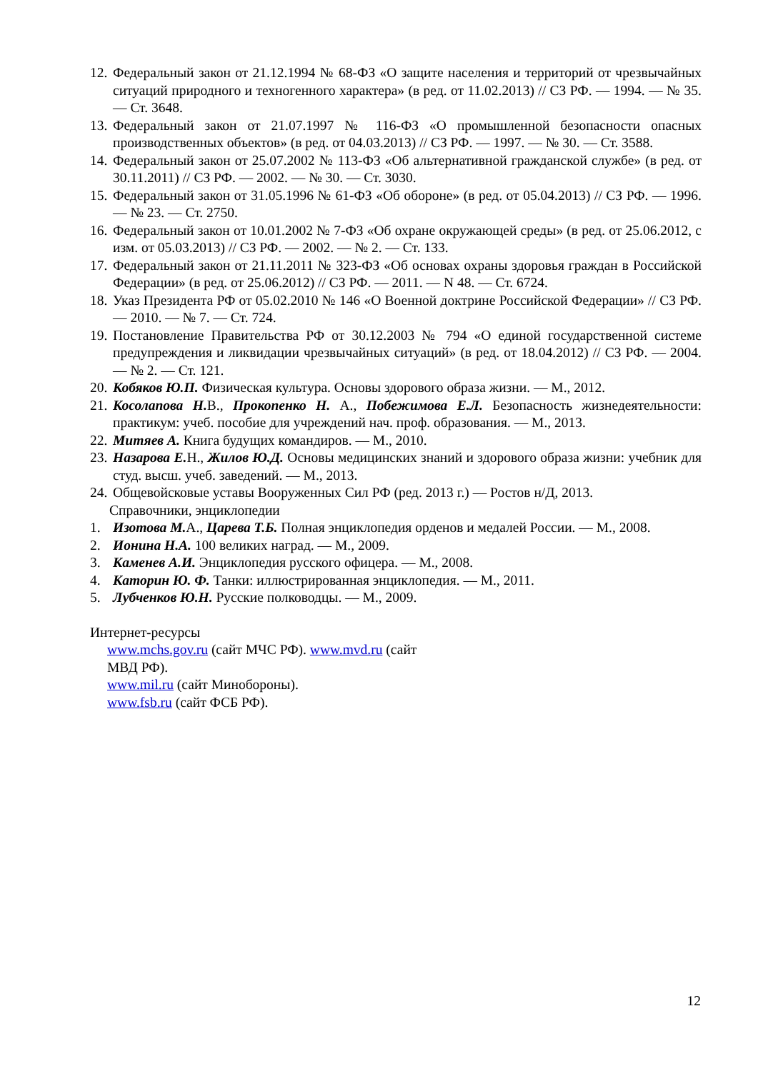12. Федеральный закон от 21.12.1994 № 68-ФЗ «О защите населения и территорий от чрезвычайных ситуаций природного и техногенного характера» (в ред. от 11.02.2013) // СЗ РФ. — 1994. — № 35. — Ст. 3648.
13. Федеральный закон от 21.07.1997 № 116-ФЗ «О промышленной безопасности опасных производственных объектов» (в ред. от 04.03.2013) // СЗ РФ. — 1997. — № 30. — Ст. 3588.
14. Федеральный закон от 25.07.2002 № 113-ФЗ «Об альтернативной гражданской службе» (в ред. от 30.11.2011) // СЗ РФ. — 2002. — № 30. — Ст. 3030.
15. Федеральный закон от 31.05.1996 № 61-ФЗ «Об обороне» (в ред. от 05.04.2013) // СЗ РФ. — 1996. — № 23. — Ст. 2750.
16. Федеральный закон от 10.01.2002 № 7-ФЗ «Об охране окружающей среды» (в ред. от 25.06.2012, с изм. от 05.03.2013) // СЗ РФ. — 2002. — № 2. — Ст. 133.
17. Федеральный закон от 21.11.2011 № 323-ФЗ «Об основах охраны здоровья граждан в Российской Федерации» (в ред. от 25.06.2012) // СЗ РФ. — 2011. — N 48. — Ст. 6724.
18. Указ Президента РФ от 05.02.2010 № 146 «О Военной доктрине Российской Федерации» // СЗ РФ. — 2010. — № 7. — Ст. 724.
19. Постановление Правительства РФ от 30.12.2003 № 794 «О единой государственной системе предупреждения и ликвидации чрезвычайных ситуаций» (в ред. от 18.04.2012) // СЗ РФ. — 2004. — № 2. — Ст. 121.
20. Кобяков Ю.П. Физическая культура. Основы здорового образа жизни. — М., 2012.
21. Косолапова Н. В., Прокопенко Н. А., Побежимова Е.Л. Безопасность жизнедеятельности: практикум: учеб. пособие для учреждений нач. проф. образования. — М., 2013.
22. Митяев А. Книга будущих командиров. — М., 2010.
23. Назарова Е. Н., Жилов Ю.Д. Основы медицинских знаний и здорового образа жизни: учебник для студ. высш. учеб. заведений. — М., 2013.
24. Общевойсковые уставы Вооруженных Сил РФ (ред. 2013 г.) — Ростов н/Д, 2013.
Справочники, энциклопедии
1. Изотова М. А., Царева Т.Б. Полная энциклопедия орденов и медалей России. — М., 2008.
2. Ионина Н.А. 100 великих наград. — М., 2009.
3. Каменев А.И. Энциклопедия русского офицера. — М., 2008.
4. Каторин Ю. Ф. Танки: иллюстрированная энциклопедия. — М., 2011.
5. Лубченков Ю.Н. Русские полководцы. — М., 2009.
Интернет-ресурсы
www.mchs.gov.ru (сайт МЧС РФ). www.mvd.ru (сайт
МВД РФ).
www.mil.ru (сайт Минобороны).
www.fsb.ru (сайт ФСБ РФ).
12